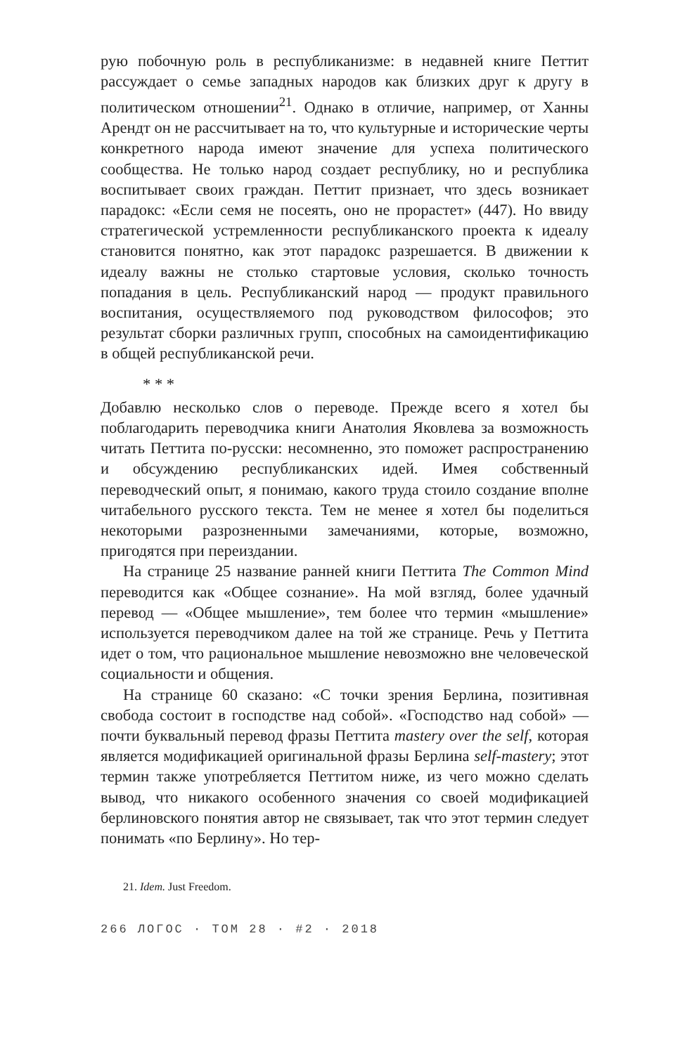рую побочную роль в республиканизме: в недавней книге Петтит рассуждает о семье западных народов как близких друг к другу в политическом отношении<sup>21</sup>. Однако в отличие, например, от Ханны Арендт он не рассчитывает на то, что культурные и исторические черты конкретного народа имеют значение для успеха политического сообщества. Не только народ создает республику, но и республика воспитывает своих граждан. Петтит признает, что здесь возникает парадокс: «Если семя не посеять, оно не прорастет» (447). Но ввиду стратегической устремленности республиканского проекта к идеалу становится понятно, как этот парадокс разрешается. В движении к идеалу важны не столько стартовые условия, сколько точность попадания в цель. Республиканский народ — продукт правильного воспитания, осуществляемого под руководством философов; это результат сборки различных групп, способных на самоидентификацию в общей республиканской речи.
* * *
Добавлю несколько слов о переводе. Прежде всего я хотел бы поблагодарить переводчика книги Анатолия Яковлева за возможность читать Петтита по-русски: несомненно, это поможет распространению и обсуждению республиканских идей. Имея собственный переводческий опыт, я понимаю, какого труда стоило создание вполне читабельного русского текста. Тем не менее я хотел бы поделиться некоторыми разрозненными замечаниями, которые, возможно, пригодятся при переиздании.
На странице 25 название ранней книги Петтита The Common Mind переводится как «Общее сознание». На мой взгляд, более удачный перевод — «Общее мышление», тем более что термин «мышление» используется переводчиком далее на той же странице. Речь у Петтита идет о том, что рациональное мышление невозможно вне человеческой социальности и общения.
На странице 60 сказано: «С точки зрения Берлина, позитивная свобода состоит в господстве над собой». «Господство над собой» — почти буквальный перевод фразы Петтита mastery over the self, которая является модификацией оригинальной фразы Берлина self-mastery; этот термин также употребляется Петтитом ниже, из чего можно сделать вывод, что никакого особенного значения со своей модификацией берлиновского понятия автор не связывает, так что этот термин следует понимать «по Берлину». Но тер-
21. Idem. Just Freedom.
266 ЛОГОС · ТОМ 28 · #2 · 2018